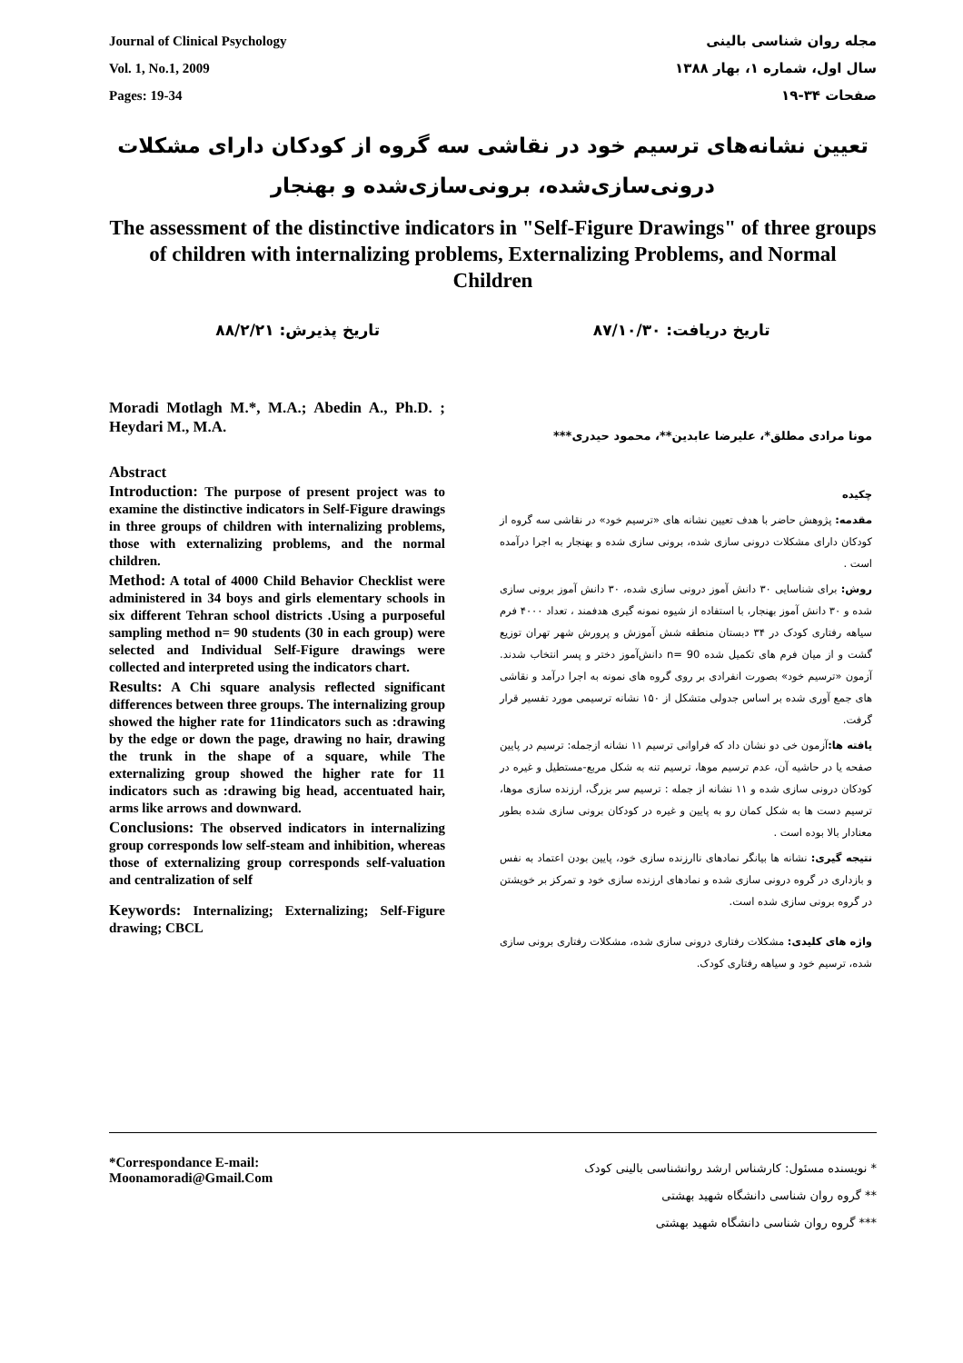Journal of Clinical Psychology
Vol. 1, No.1, 2009
Pages: 19-34
مجله روان شناسی بالینی
سال اول، شماره ۱، بهار ۱۳۸۸
صفحات ۳۴-۱۹
تعیین نشانه‌های ترسیم خود در نقاشی سه گروه از کودکان دارای مشکلات درونی‌سازی‌شده، برونی‌سازی‌شده و بهنجار
The assessment of the distinctive indicators in "Self-Figure Drawings" of three groups of children with internalizing problems, Externalizing Problems, and Normal Children
تاریخ دریافت: ۸۷/۱۰/۳۰ تاریخ پذیرش: ۸۸/۲/۲۱
Moradi Motlagh M.*, M.A.; Abedin A., Ph.D. ; Heydari M., M.A.
Abstract
Introduction: The purpose of present project was to examine the distinctive indicators in Self-Figure drawings in three groups of children with internalizing problems, those with externalizing problems, and the normal children.
Method: A total of 4000 Child Behavior Checklist were administered in 34 boys and girls elementary schools in six different Tehran school districts .Using a purposeful sampling method n= 90 students (30 in each group) were selected and Individual Self-Figure drawings were collected and interpreted using the indicators chart.
Results: A Chi square analysis reflected significant differences between three groups. The internalizing group showed the higher rate for 11indicators such as :drawing by the edge or down the page, drawing no hair, drawing the trunk in the shape of a square, while The externalizing group showed the higher rate for 11 indicators such as :drawing big head, accentuated hair, arms like arrows and downward.
Conclusions: The observed indicators in internalizing group corresponds low self-steam and inhibition, whereas those of externalizing group corresponds self-valuation and centralization of self
Keywords: Internalizing; Externalizing; Self-Figure drawing; CBCL
مونا مرادی مطلق*، علیرضا عابدین**، محمود حیدری***
چکیده
مقدمه: پژوهش حاضر با هدف تعیین نشانه های «ترسیم خود» در نقاشی سه گروه از کودکان دارای مشکلات درونی سازی شده، برونی سازی شده و بهنجار به اجرا درآمده است .
روش: برای شناسایی ۳۰ دانش آموز درونی سازی شده، ۳۰ دانش آموز برونی سازی شده و ۳۰ دانش آموز بهنجار، با استفاده از شیوه نمونه گیری هدفمند ، تعداد ۴۰۰۰ فرم سیاهه رفتاری کودک در ۳۴ دبستان منطقه شش آموزش و پرورش شهر تهران توزیع گشت و از میان فرم های تکمیل شده n= 90 دانش‌آموز دختر و پسر انتخاب شدند. آزمون «ترسیم خود» بصورت انفرادی بر روی گروه های نمونه به اجرا درآمد و نقاشی های جمع آوری شده بر اساس جدولی متشکل از ۱۵۰ نشانه ترسیمی مورد تفسیر قرار گرفت.
یافته ها: آزمون خی دو نشان داد که فراوانی ترسیم ۱۱ نشانه ازجمله: ترسیم در پایین صفحه یا در حاشیه آن، عدم ترسیم موها، ترسیم تنه به شکل مربع-مستطیل و غیره در کودکان درونی سازی شده و ۱۱ نشانه از جمله : ترسیم سر بزرگ، ارزنده سازی موها، ترسیم دست ها به شکل کمان رو به پایین و غیره در کودکان برونی سازی شده بطور معنادار بالا بوده است .
نتیجه گیری: نشانه ها بیانگر نمادهای ناارزنده سازی خود، پایین بودن اعتماد به نفس و بازداری در گروه درونی سازی شده و نمادهای ارزنده سازی خود و تمرکز بر خویشتن در گروه برونی سازی شده است.
واژه های کلیدی: مشکلات رفتاری درونی سازی شده، مشکلات رفتاری برونی سازی شده، ترسیم خود و سیاهه رفتاری کودک.
*Correspondance E-mail:
Moonamoradi@Gmail.Com
* نویسنده مسئول: کارشناس ارشد روانشناسی بالینی کودک
** گروه روان شناسی دانشگاه شهید بهشتی
*** گروه روان شناسی دانشگاه شهید بهشتی